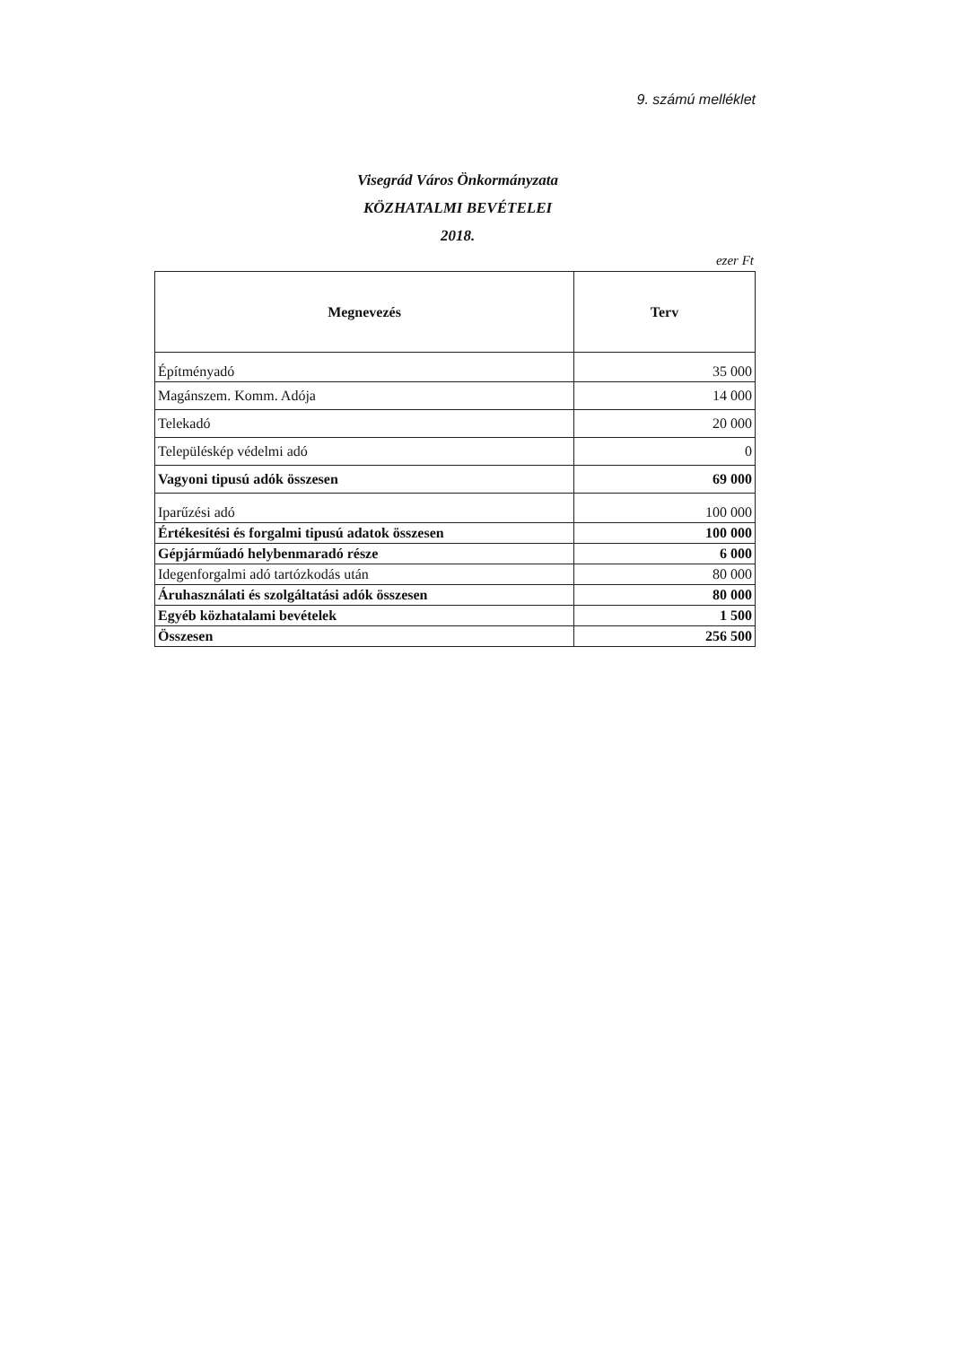9. számú melléklet
Visegrád Város Önkormányzata
KÖZHATALMI BEVÉTELEI
2018.
ezer Ft
| Megnevezés | Terv |
| --- | --- |
| Építményadó | 35 000 |
| Magánszem. Komm. Adója | 14 000 |
| Telekadó | 20 000 |
| Településkép védelmi adó | 0 |
| Vagyoni tipusú adók összesen | 69 000 |
| Iparűzési adó | 100 000 |
| Értékesítési és forgalmi tipusú adatok összesen | 100 000 |
| Gépjárműadó helybenmaradó része | 6 000 |
| Idegenforgalmi adó tartózkodás után | 80 000 |
| Áruhasználati és szolgáltatási adók összesen | 80 000 |
| Egyéb közhatalami bevételek | 1 500 |
| Összesen | 256 500 |